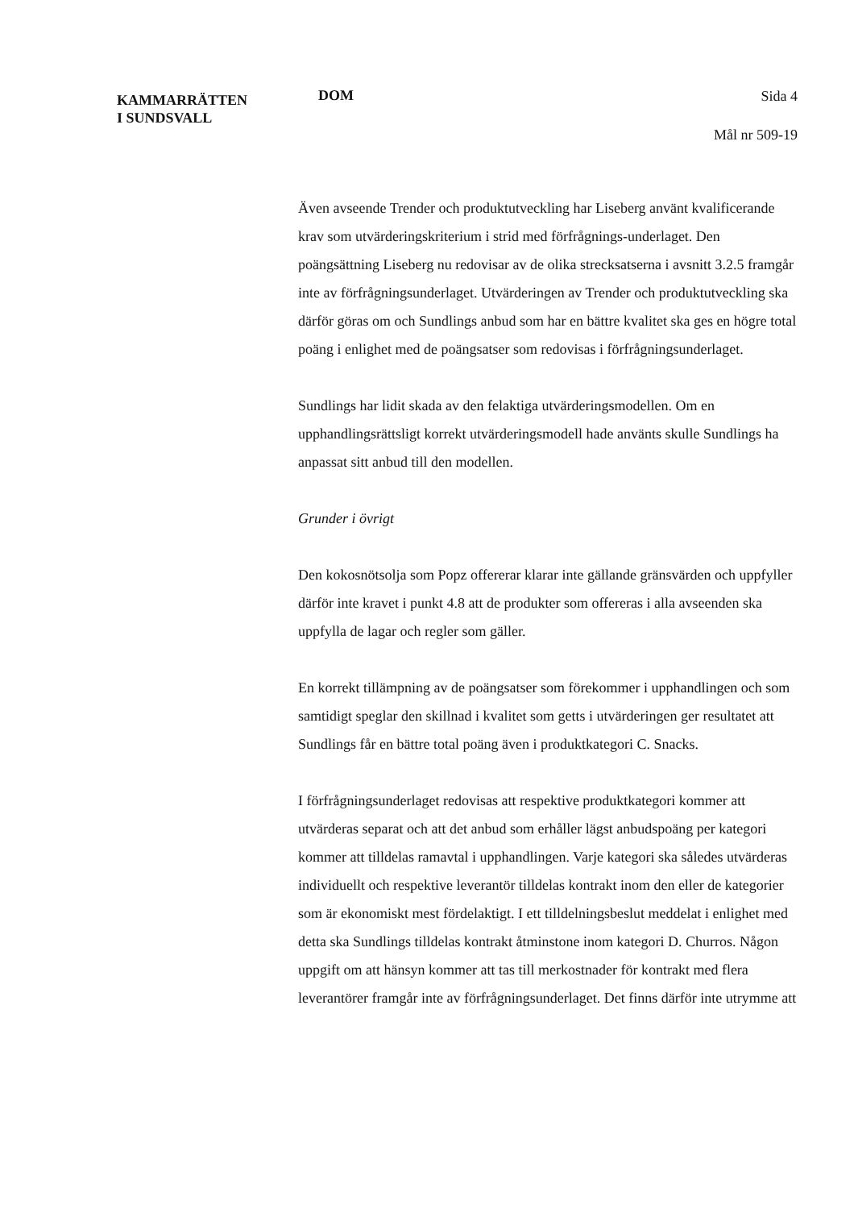KAMMARRÄTTEN
I SUNDSVALL
DOM
Sida 4
Mål nr 509-19
Även avseende Trender och produktutveckling har Liseberg använt kvalificerande krav som utvärderingskriterium i strid med förfrågnings-underlaget. Den poängsättning Liseberg nu redovisar av de olika strecksatserna i avsnitt 3.2.5 framgår inte av förfrågningsunderlaget. Utvärderingen av Trender och produktutveckling ska därför göras om och Sundlings anbud som har en bättre kvalitet ska ges en högre total poäng i enlighet med de poängsatser som redovisas i förfrågningsunderlaget.
Sundlings har lidit skada av den felaktiga utvärderingsmodellen. Om en upphandlingsrättsligt korrekt utvärderingsmodell hade använts skulle Sundlings ha anpassat sitt anbud till den modellen.
Grunder i övrigt
Den kokosnötsolja som Popz offererar klarar inte gällande gränsvärden och uppfyller därför inte kravet i punkt 4.8 att de produkter som offereras i alla avseenden ska uppfylla de lagar och regler som gäller.
En korrekt tillämpning av de poängsatser som förekommer i upphandlingen och som samtidigt speglar den skillnad i kvalitet som getts i utvärderingen ger resultatet att Sundlings får en bättre total poäng även i produktkategori C. Snacks.
I förfrågningsunderlaget redovisas att respektive produktkategori kommer att utvärderas separat och att det anbud som erhåller lägst anbudspoäng per kategori kommer att tilldelas ramavtal i upphandlingen. Varje kategori ska således utvärderas individuellt och respektive leverantör tilldelas kontrakt inom den eller de kategorier som är ekonomiskt mest fördelaktigt. I ett tilldelningsbeslut meddelat i enlighet med detta ska Sundlings tilldelas kontrakt åtminstone inom kategori D. Churros. Någon uppgift om att hänsyn kommer att tas till merkostnader för kontrakt med flera leverantörer framgår inte av förfrågningsunderlaget. Det finns därför inte utrymme att